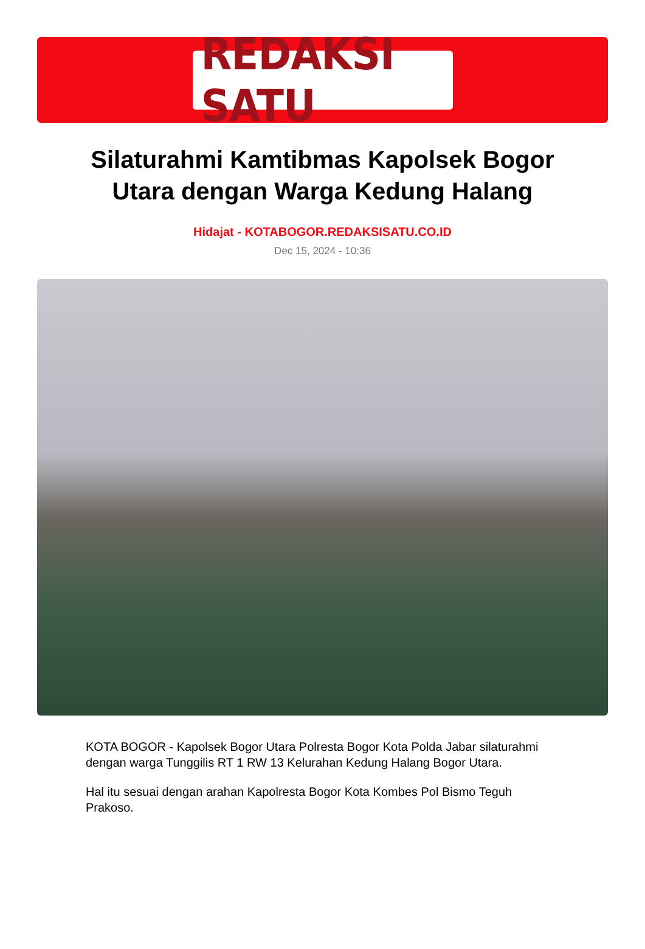REDAKSI SATU
Silaturahmi Kamtibmas Kapolsek Bogor Utara dengan Warga Kedung Halang
Hidajat - KOTABOGOR.REDAKSISATU.CO.ID
Dec 15, 2024 - 10:36
KOTA BOGOR - Kapolsek Bogor Utara Polresta Bogor Kota Polda Jabar silaturahmi dengan warga Tunggilis RT 1 RW 13 Kelurahan Kedung Halang Bogor Utara.
Hal itu sesuai dengan arahan Kapolresta Bogor Kota Kombes Pol Bismo Teguh Prakoso.